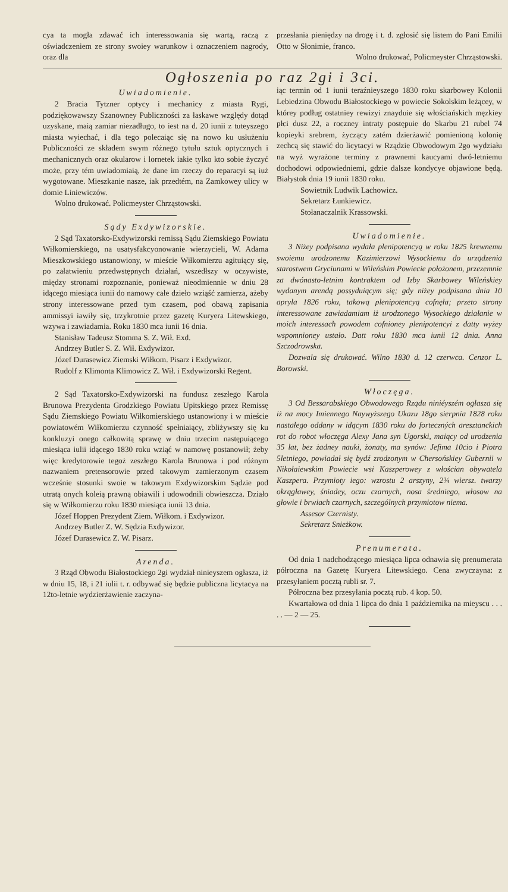cya ta mogła zdawać ich interessowania się wartą, raczą z oświadczeniem ze strony swoiey warunkow i oznaczeniem nagrody, oraz dla
przesłania pieniędzy na drogę i t. d. zgłosić się listem do Pani Emilii Otto w Słonimie, franco.
Wolno drukować, Policmeyster Chrząstowski.
Ogłoszenia po raz 2gi i 3ci.
Uwiadomienie.
2 Bracia Tytzner optycy i mechanicy z miasta Rygi, podziękowawszy Szanowney Publiczności za łaskawe względy dotąd uzyskane, maią zamiar niezadługo, to iest na d. 20 iunii z tuteyszego miasta wyiechać, i dla tego polecaiąc się na nowo ku usłużeniu Publiczności ze składem swym różnego tytułu sztuk optycznych i mechanicznych oraz okularow i lornetek iakie tylko kto sobie życzyć może, przy tém uwiadomiaią, że dane im rzeczy do reparacyi są iuż wygotowane. Mieszkanie nasze, iak przedtém, na Zamkowey ulicy w domie Liniewiczów.
Wolno drukować. Policmeyster Chrząstowski.
Sądy Exdywizorskie.
2 Sąd Taxatorsko-Exdywizorski remissą Sądu Ziemskiego Powiatu Wiłkomierskiego, na usatysfakcyonowanie wierzycieli, W. Adama Mieszkowskiego ustanowiony, w mieście Wiłkomierzu agituiący się, po załatwieniu przedwstępnych działań, wszedłszy w oczywiste, między stronami rozpoznanie, ponieważ nieodmiennie w dniu 28 idącego miesiąca iunii do namowy całe dzieło wziąść zamierza, ażeby strony interessowane przed tym czasem, pod obawą zapisania ammissyi iawiły się, trzykrotnie przez gazetę Kuryera Litewskiego, wzywa i zawiadamia. Roku 1830 mca iunii 16 dnia.
Stanisław Tadeusz Stomma S. Z. Wił. Exd.
Andrzey Butler S. Z. Wił. Exdywizor.
Józef Durasewicz Ziemski Wiłkom. Pisarz i Exdywizor.
Rudolf z Klimonta Klimowicz Z. Wił. i Exdywizorski Regent.
2 Sąd Taxatorsko-Exdywizorski na fundusz zeszłego Karola Brunowa Prezydenta Grodzkiego Powiatu Upitskiego przez Remissę Sądu Ziemskiego Powiatu Wiłkomierskiego ustanowiony i w mieście powiatowém Wiłkomierzu czynność spełniaiący, zbliżywszy się ku konkluzyi onego całkowitą sprawę w dniu trzecim następuiącego miesiąca iulii idącego 1830 roku wziąć w namowę postanowił; żeby więc kredytorowie tegoż zeszłego Karola Brunowa i pod różnym nazwaniem pretensorowie przed takowym zamierzonym czasem wcześnie stosunki swoie w takowym Exdywizorskim Sądzie pod utratą onych koleią prawną obiawili i udowodnili obwieszcza. Działo się w Wiłkomierzu roku 1830 miesiąca iunii 13 dnia.
Józef Hoppen Prezydent Ziem. Wiłkom. i Exdywizor.
Andrzey Butler Z. W. Sędzia Exdywizor.
Józef Durasewicz Z. W. Pisarz.
Arenda.
3 Rząd Obwodu Białostockiego 2gi wydział ninieyszem ogłasza, iż w dniu 15, 18, i 21 iulii t. r. odbywać się będzie publiczna licytacya na 12to-letnie wydzierżawienie zaczyna-
iąc termin od 1 iunii teraźnieyszego 1830 roku skarbowey Kolonii Lebiedzina Obwodu Białostockiego w powiecie Sokolskim leżącey, w którey podług ostatniey rewizyi znayduie się włościańskich męzkiey płci dusz 22, a roczney intraty postępuie do Skarbu 21 rubel 74 kopieyki srebrem, życzący zatém dzierżawić pomienioną kolonię zechcą się stawić do licytacyi w Rządzie Obwodowym 2go wydziału na wyż wyrażone terminy z prawnemi kaucyami dwó-letniemu dochodowi odpowiedniemi, gdzie dalsze kondycye objawione będą. Białystok dnia 19 iunii 1830 roku.
Sowietnik Ludwik Lachowicz.
Sekretarz Łunkiewicz.
Stołanaczalnik Krassowski.
Uwiadomienie.
3 Niżey podpisana wydała plenipotencyą w roku 1825 krewnemu swoiemu urodzonemu Kazimierzowi Wysockiemu do urządzenia starostwem Gryciunami w Wileńskim Powiecie położonem, przezemnie za dwónasto-letnim kontraktem od Izby Skarbowey Wileńskiey wydanym arendą possyduiącym się; gdy niżey podpisana dnia 10 apryla 1826 roku, takową plenipotencyą cofnęła; przeto strony interessowane zawiadamiam iż urodzonego Wysockiego działanie w moich interessach powodem cofnioney plenipotencyi z datty wyżey wspomnioney ustało. Datt roku 1830 mca iunii 12 dnia. Anna Szczodrowska.
Dozwala się drukować. Wilno 1830 d. 12 czerwca. Cenzor L. Borowski.
Włoczęga.
3 Od Bessarabskiego Obwodowego Rządu niniéyszém ogłasza się iż na mocy Imiennego Naywyższego Ukazu 18go sierpnia 1828 roku nastałego oddany w idącym 1830 roku do forteczných aresztanckich rot do robot włoczęga Alexy Jana syn Ugorski, maiący od urodzenia 35 lat, bez żadney nauki, żonaty, ma synów: Jefima 10cio i Piotra 5letniego, powiadał się bydź zrodzonym w Chersońskiey Gubernii w Nikołaiewskim Powiecie wsi Kaszperowey z włościan obywatela Kaszpera. Przymioty iego: wzrostu 2 arszyny, 2¾ wiersz. twarzy okrągławey, śniadey, oczu czarnych, nosa średniego, włosow na głowie i brwiach czarnych, szczególnych przymiotow niema.
Assesor Czernisty.
Sekretarz Snieżkow.
Prenumerata.
Od dnia 1 nadchodzącego miesiąca lipca odnawia się prenumerata półroczna na Gazetę Kuryera Litewskiego. Cena zwyczayna: z przesyłaniem pocztą rubli sr. 7.
Półroczna bez przesyłania pocztą rub. 4 kop. 50.
Kwartałowa od dnia 1 lipca do dnia 1 października na mieyscu . . . . . — 2 — 25.